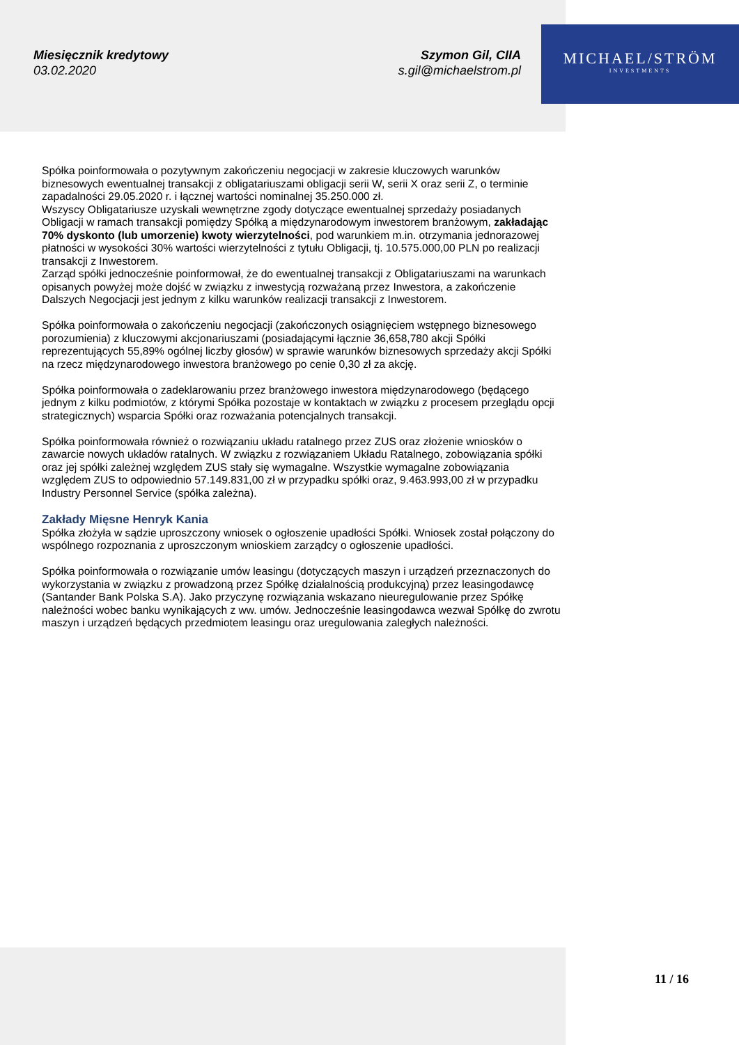Miesięcznik kredytowy
03.02.2020
Szymon Gil, CIIA
s.gil@michaelstrom.pl
MICHAEL/STRÖM
INVESTMENTS
Spółka poinformowała o pozytywnym zakończeniu negocjacji w zakresie kluczowych warunków biznesowych ewentualnej transakcji z obligatariuszami obligacji serii W, serii X oraz serii Z, o terminie zapadalności 29.05.2020 r. i łącznej wartości nominalnej 35.250.000 zł.
Wszyscy Obligatariusze uzyskali wewnętrzne zgody dotyczące ewentualnej sprzedaży posiadanych Obligacji w ramach transakcji pomiędzy Spółką a międzynarodowym inwestorem branżowym, zakładając 70% dyskonto (lub umorzenie) kwoty wierzytelności, pod warunkiem m.in. otrzymania jednorazowej płatności w wysokości 30% wartości wierzytelności z tytułu Obligacji, tj. 10.575.000,00 PLN po realizacji transakcji z Inwestorem.
Zarząd spółki jednocześnie poinformował, że do ewentualnej transakcji z Obligatariuszami na warunkach opisanych powyżej może dojść w związku z inwestycją rozważaną przez Inwestora, a zakończenie Dalszych Negocjacji jest jednym z kilku warunków realizacji transakcji z Inwestorem.
Spółka poinformowała o zakończeniu negocjacji (zakończonych osiągnięciem wstępnego biznesowego porozumienia) z kluczowymi akcjonariuszami (posiadającymi łącznie 36,658,780 akcji Spółki reprezentujących 55,89% ogólnej liczby głosów) w sprawie warunków biznesowych sprzedaży akcji Spółki na rzecz międzynarodowego inwestora branżowego po cenie 0,30 zł za akcję.
Spółka poinformowała o zadeklarowaniu przez branżowego inwestora międzynarodowego (będącego jednym z kilku podmiotów, z którymi Spółka pozostaje w kontaktach w związku z procesem przeglądu opcji strategicznych) wsparcia Spółki oraz rozważania potencjalnych transakcji.
Spółka poinformowała również o rozwiązaniu układu ratalnego przez ZUS oraz złożenie wniosków o zawarcie nowych układów ratalnych. W związku z rozwiązaniem Układu Ratalnego, zobowiązania spółki oraz jej spółki zależnej względem ZUS stały się wymagalne. Wszystkie wymagalne zobowiązania względem ZUS to odpowiednio 57.149.831,00 zł w przypadku spółki oraz, 9.463.993,00 zł w przypadku Industry Personnel Service (spółka zależna).
Zakłady Mięsne Henryk Kania
Spółka złożyła w sądzie uproszczony wniosek o ogłoszenie upadłości Spółki. Wniosek został połączony do wspólnego rozpoznania z uproszczonym wnioskiem zarządcy o ogłoszenie upadłości.
Spółka poinformowała o rozwiązanie umów leasingu (dotyczących maszyn i urządzeń przeznaczonych do wykorzystania w związku z prowadzoną przez Spółkę działalnością produkcyjną) przez leasingodawcę (Santander Bank Polska S.A). Jako przyczynę rozwiązania wskazano nieuregulowanie przez Spółkę należności wobec banku wynikających z ww. umów. Jednocześnie leasingodawca wezwał Spółkę do zwrotu maszyn i urządzeń będących przedmiotem leasingu oraz uregulowania zaległych należności.
11 / 16